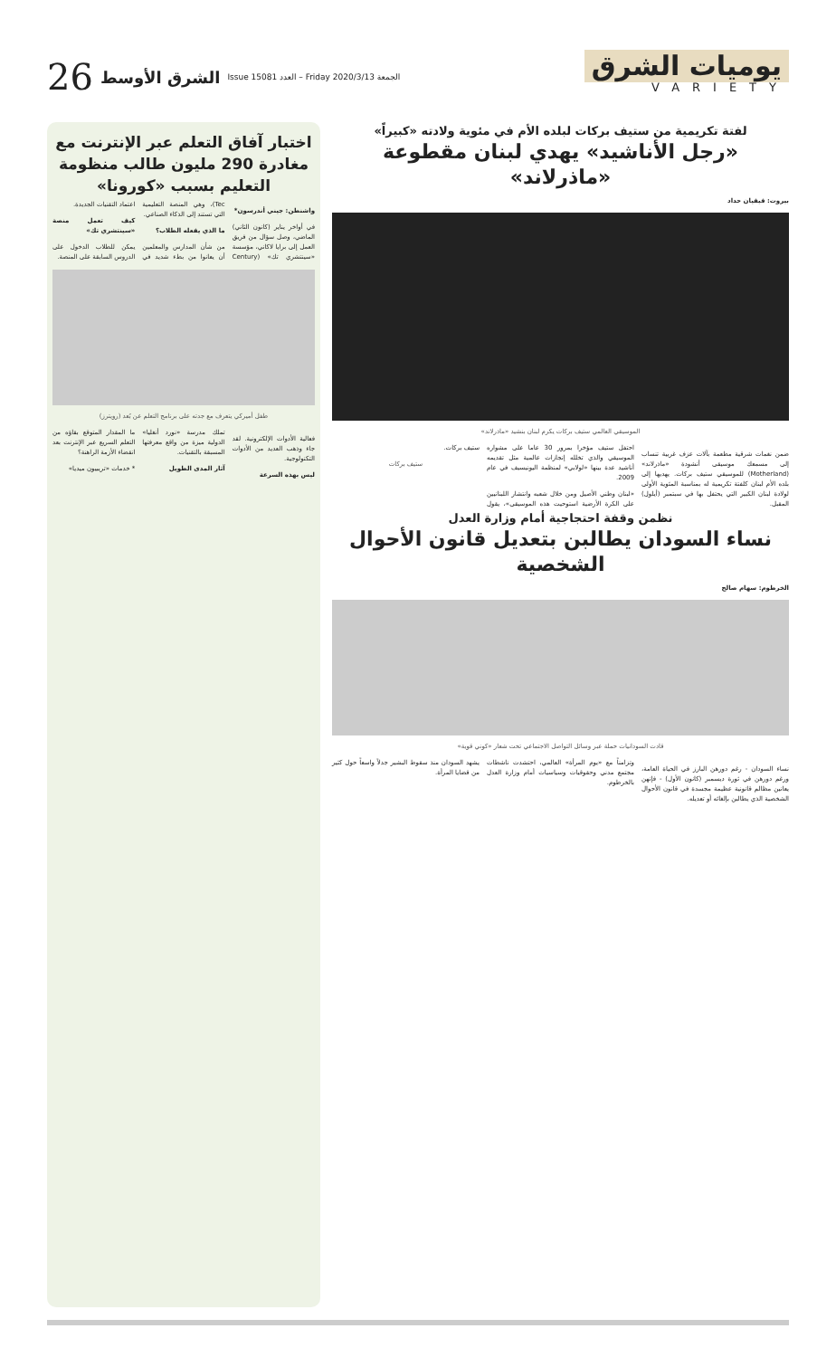يوميات الشرق
26 الشرق الأوسط Issue 15081 العدد – Friday 2020/3/13 الجمعة
VARIETY
لفتة تكريمية من ستيف بركات لبلده الأم في مئوية ولادته «كبيراً»
«رجل الأناشيد» يهدي لبنان مقطوعة «ماذرلاند»
بيروت: فيفيان حداد
الموسيقي العالمي ستيف بركات يكرم لبنان بنشيد «ماذرلاند»
ضمن نغمات شرقية مطعمة بآلات عزف غربية تنساب إلى مسمعك موسيقى أنشودة «ماذرلاند» (Motherland) للموسيقي ستيف بركات. يهديها إلى بلده الأم لبنان كلفتة تكريمية له بمناسبة المئوية الأولى لولادة لبنان الكبير التي يحتفل بها في سبتمبر (أيلول) المقبل.
احتفل ستيف مؤخرا بمرور 30 عاما على مشواره الموسيقي والذي تخلله إنجازات عالمية مثل تقديمه أناشيد عدة بينها «لولابي» لمنظمة اليونيسيف في عام 2009.
«لبنان وطني الأصيل ومن خلال شعبه وانتشار اللبنانيين على الكرة الأرضية استوحيت هذه الموسيقى»، يقول ستيف بركات.
ستيف بركات
نظمن وقفة احتجاجية أمام وزارة العدل
نساء السودان يطالبن بتعديل قانون الأحوال الشخصية
الخرطوم: سهام صالح
قادت السودانيات حملة عبر وسائل التواصل الاجتماعي تحت شعار «كوني قوية»
نساء السودان - رغم دورهن البارز في الحياة العامة، ورغم دورهن في ثورة ديسمبر (كانون الأول) - فإنهن يعانين مظالم قانونية عظيمة مجسدة في قانون الأحوال الشخصية الذي يطالبن بإلغائه أو تعديله.
وتزامناً مع «يوم المرأة» العالمي، احتشدت ناشطات مجتمع مدني وحقوقيات وسياسيات أمام وزارة العدل بالخرطوم.
يشهد السودان منذ سقوط البشير جدلاً واسعاً حول كثير من قضايا المرأة.
اختبار آفاق التعلم عبر الإنترنت مع مغادرة 290 مليون طالب منظومة التعليم بسبب «كورونا»
واشنطن: جيني أندرسون*
في أواخر يناير (كانون الثاني) الماضي، وصل سؤال من فريق العمل إلى برايا لاكاني، مؤسسة «سينتشري تك» (Century Tec)، وهي المنصة التعليمية التي تستند إلى الذكاء الصناعي.
ما الذي يفعله الطلاب؟
من شأن المدارس والمعلمين أن يعانوا من بطء شديد في اعتماد التقنيات الجديدة.
كيف تعمل منصة «سينتشري تك»
يمكن للطلاب الدخول على الدروس السابقة على المنصة.
طفل أميركي يتعرف مع جدته على برنامج التعلم عن بُعد (رويترز)
فعالية الأدوات الإلكترونية. لقد جاء وذهب العديد من الأدوات التكنولوجية.
ليس بهذه السرعة
تملك مدرسة «نورد أنغليا» الدولية ميزة من واقع معرفتها المسبقة بالتقنيات.
آثار المدى الطويل
ما المقدار المتوقع بقاؤه من التعلم السريع عبر الإنترنت بعد انقضاء الأزمة الراهنة؟
* خدمات «تريبيون ميديا»